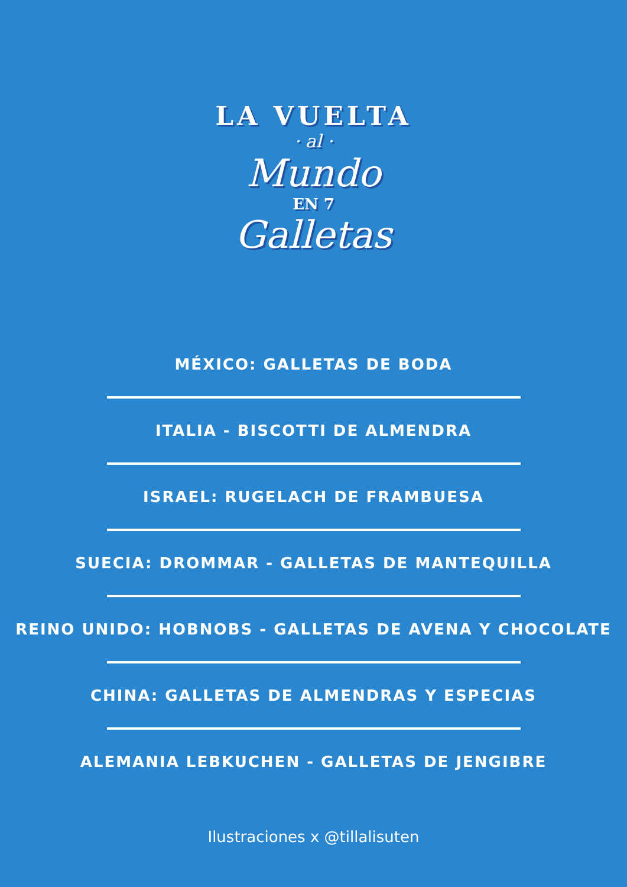LA VUELTA
· al ·
Mundo
EN 7
Galletas
MÉXICO: GALLETAS DE BODA
ITALIA - BISCOTTI DE ALMENDRA
ISRAEL: RUGELACH DE FRAMBUESA
SUECIA: DROMMAR - GALLETAS DE MANTEQUILLA
REINO UNIDO: HOBNOBS - GALLETAS DE AVENA Y CHOCOLATE
CHINA: GALLETAS DE ALMENDRAS Y ESPECIAS
ALEMANIA LEBKUCHEN - GALLETAS DE JENGIBRE
Ilustraciones x @tillalisuten